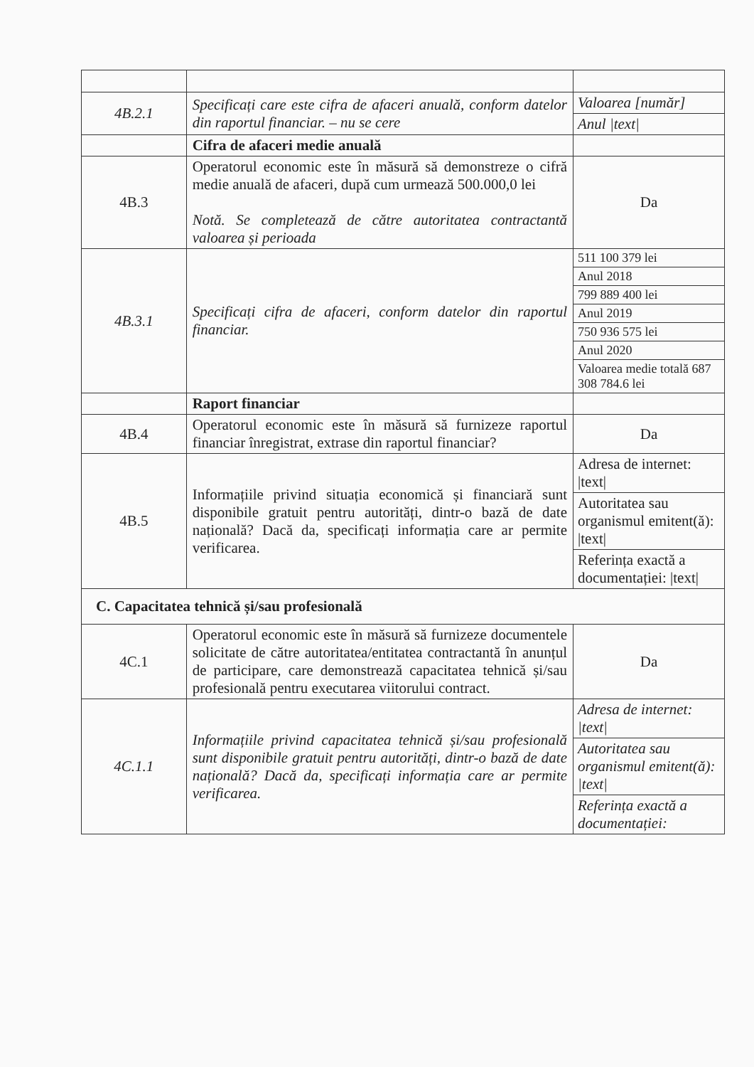| 4B.2.1 | Specificați care este cifra de afaceri anuală, conform datelor din raportul financiar. – nu se cere | / Valoarea [număr] / / Anul /text/ / |
| | Cifra de afaceri medie anuală | |
| 4B.3 | Operatorul economic este în măsură să demonstreze o cifră medie anuală de afaceri, după cum urmează 500.000,0 lei Notă. Se completează de către autoritatea contractantă valoarea și perioada | Da |
| 4B.3.1 | Specificați cifra de afaceri, conform datelor din raportul financiar. | / 511 100 379 lei / / Anul 2018 / / 799 889 400 lei / / Anul 2019 / / 750 936 575 lei / / Anul 2020 / / Valoarea medie totală 687 308 784.6 lei / |
| | Raport financiar | |
| 4B.4 | Operatorul economic este în măsură să furnizeze raportul financiar înregistrat, extrase din raportul financiar? | Da |
| 4B.5 | Informațiile privind situația economică și financiară sunt disponibile gratuit pentru autorități, dintr-o bază de date națională? Dacă da, specificați informația care ar permite verificarea. | / Adresa de internet: /text/ / / Autoritatea sau organismul emitent(ă): /text/ / / Referința exactă a documentației: /text/ / |
| C. Capacitatea tehnică și/sau profesională | | |
| 4C.1 | Operatorul economic este în măsură să furnizeze documentele solicitate de către autoritatea/entitatea contractantă în anunțul de participare, care demonstrează capacitatea tehnică și/sau profesională pentru executarea viitorului contract. | Da |
| 4C.1.1 | Informațiile privind capacitatea tehnică și/sau profesională sunt disponibile gratuit pentru autorități, dintr-o bază de date națională? Dacă da, specificați informația care ar permite verificarea. | / Adresa de internet: /text/ / / Autoritatea sau organismul emitent(ă): /text/ / / Referința exactă a documentației: / |